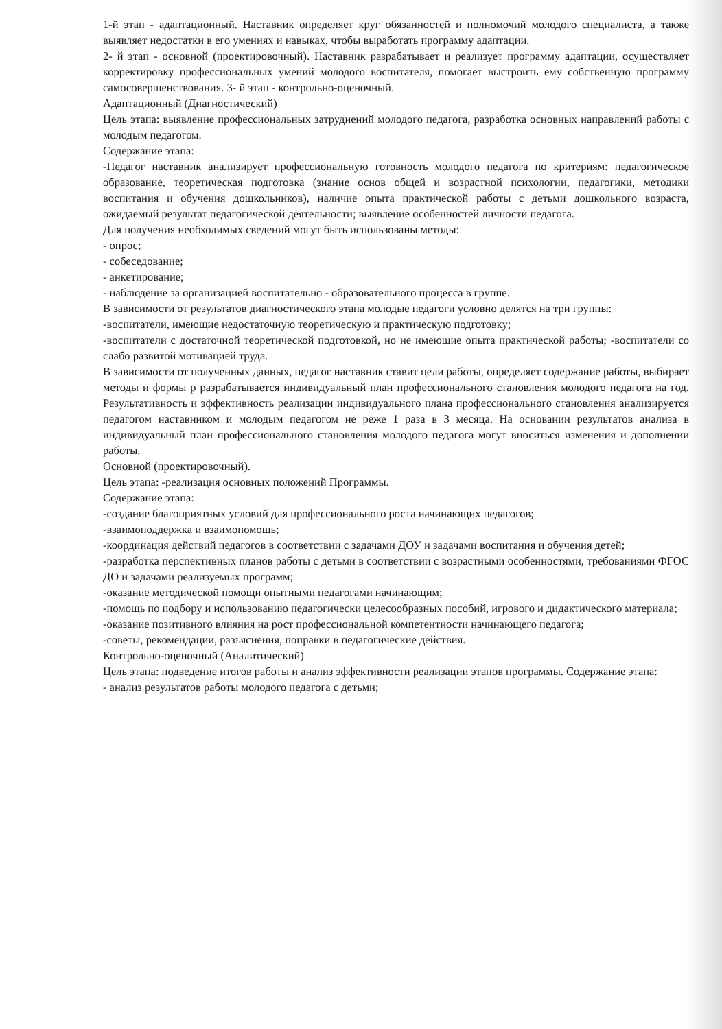1-й этап - адаптационный. Наставник определяет круг обязанностей и полномочий молодого специалиста, а также выявляет недостатки в его умениях и навыках, чтобы выработать программу адаптации.
2- й этап - основной (проектировочный). Наставник разрабатывает и реализует программу адаптации, осуществляет корректировку профессиональных умений молодого воспитателя, помогает выстроить ему собственную программу самосовершенствования. 3- й этап - контрольно-оценочный.
Адаптационный (Диагностический)
Цель этапа: выявление профессиональных затруднений молодого педагога, разработка основных направлений работы с молодым педагогом.
Содержание этапа:
-Педагог наставник анализирует профессиональную готовность молодого педагога по критериям: педагогическое образование, теоретическая подготовка (знание основ общей и возрастной психологии, педагогики, методики воспитания и обучения дошкольников), наличие опыта практической работы с детьми дошкольного возраста, ожидаемый результат педагогической деятельности; выявление особенностей личности педагога.
Для получения необходимых сведений могут быть использованы методы:
- опрос;
- собеседование;
- анкетирование;
- наблюдение за организацией воспитательно - образовательного процесса в группе.
В зависимости от результатов диагностического этапа молодые педагоги условно делятся на три группы:
-воспитатели, имеющие недостаточную теоретическую и практическую подготовку;
-воспитатели с достаточной теоретической подготовкой, но не имеющие опыта практической работы; -воспитатели со слабо развитой мотивацией труда.
В зависимости от полученных данных, педагог наставник ставит цели работы, определяет содержание работы, выбирает методы и формы р разрабатывается индивидуальный план профессионального становления молодого педагога на год. Результативность и эффективность реализации индивидуального плана профессионального становления анализируется педагогом наставником и молодым педагогом не реже 1 раза в 3 месяца. На основании результатов анализа в индивидуальный план профессионального становления молодого педагога могут вноситься изменения и дополнении работы.
Основной (проектировочный).
Цель этапа: -реализация основных положений Программы.
Содержание этапа:
-создание благоприятных условий для профессионального роста начинающих педагогов;
-взаимоподдержка и взаимопомощь;
-координация действий педагогов в соответствии с задачами ДОУ и задачами воспитания и обучения детей;
-разработка перспективных планов работы с детьми в соответствии с возрастными особенностями, требованиями ФГОС ДО и задачами реализуемых программ;
-оказание методической помощи опытными педагогами начинающим;
-помощь по подбору и использованию педагогически целесообразных пособий, игрового и дидактического материала;
-оказание позитивного влияния на рост профессиональной компетентности начинающего педагога;
-советы, рекомендации, разъяснения, поправки в педагогические действия.
Контрольно-оценочный (Аналитический)
Цель этапа: подведение итогов работы и анализ эффективности реализации этапов программы. Содержание этапа:
- анализ результатов работы молодого педагога с детьми;